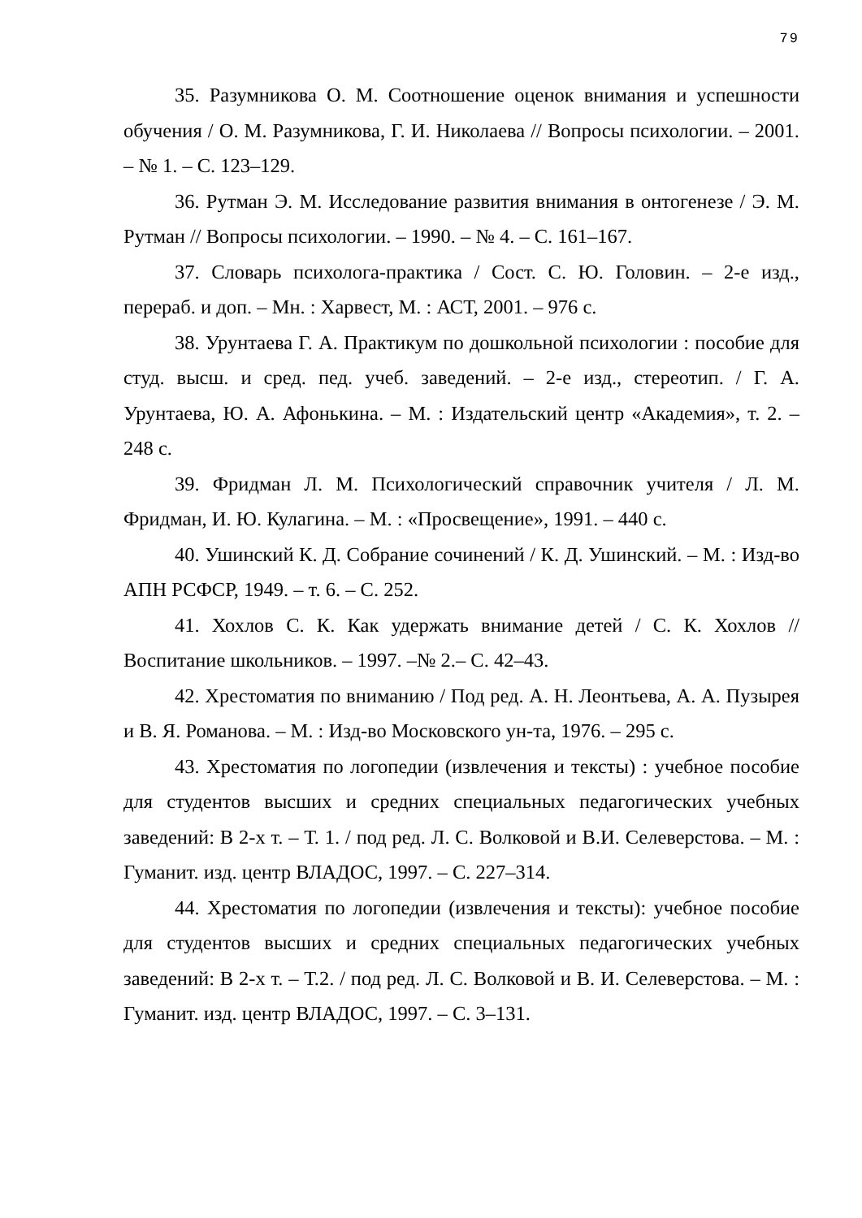79
35. Разумникова О. М. Соотношение оценок внимания и успешности обучения / О. М. Разумникова, Г. И. Николаева // Вопросы психологии. – 2001. – № 1. – С. 123–129.
36. Рутман Э. М. Исследование развития внимания в онтогенезе / Э. М. Рутман // Вопросы психологии. – 1990. – № 4. – С. 161–167.
37. Словарь психолога-практика / Сост. С. Ю. Головин. – 2-е изд., перераб. и доп. – Мн. : Харвест, М. : АСТ, 2001. – 976 с.
38. Урунтаева Г. А. Практикум по дошкольной психологии : пособие для студ. высш. и сред. пед. учеб. заведений. – 2-е изд., стереотип. / Г. А. Урунтаева, Ю. А. Афонькина. – М. : Издательский центр «Академия», т. 2. – 248 с.
39. Фридман Л. М. Психологический справочник учителя / Л. М. Фридман, И. Ю. Кулагина. – М. : «Просвещение», 1991. – 440 с.
40. Ушинский К. Д. Собрание сочинений / К. Д. Ушинский. – М. : Изд-во АПН РСФСР, 1949. – т. 6. – С. 252.
41. Хохлов С. К. Как удержать внимание детей / С. К. Хохлов // Воспитание школьников. – 1997. –№ 2.– С. 42–43.
42. Хрестоматия по вниманию / Под ред. А. Н. Леонтьева, А. А. Пузырея и В. Я. Романова. – М. : Изд-во Московского ун-та, 1976. – 295 с.
43. Хрестоматия по логопедии (извлечения и тексты) : учебное пособие для студентов высших и средних специальных педагогических учебных заведений: В 2-х т. – Т. 1. / под ред. Л. С. Волковой и В.И. Селеверстова. – М. : Гуманит. изд. центр ВЛАДОС, 1997. – С. 227–314.
44. Хрестоматия по логопедии (извлечения и тексты): учебное пособие для студентов высших и средних специальных педагогических учебных заведений: В 2-х т. – Т.2. / под ред. Л. С. Волковой и В. И. Селеверстова. – М. : Гуманит. изд. центр ВЛАДОС, 1997. – С. 3–131.